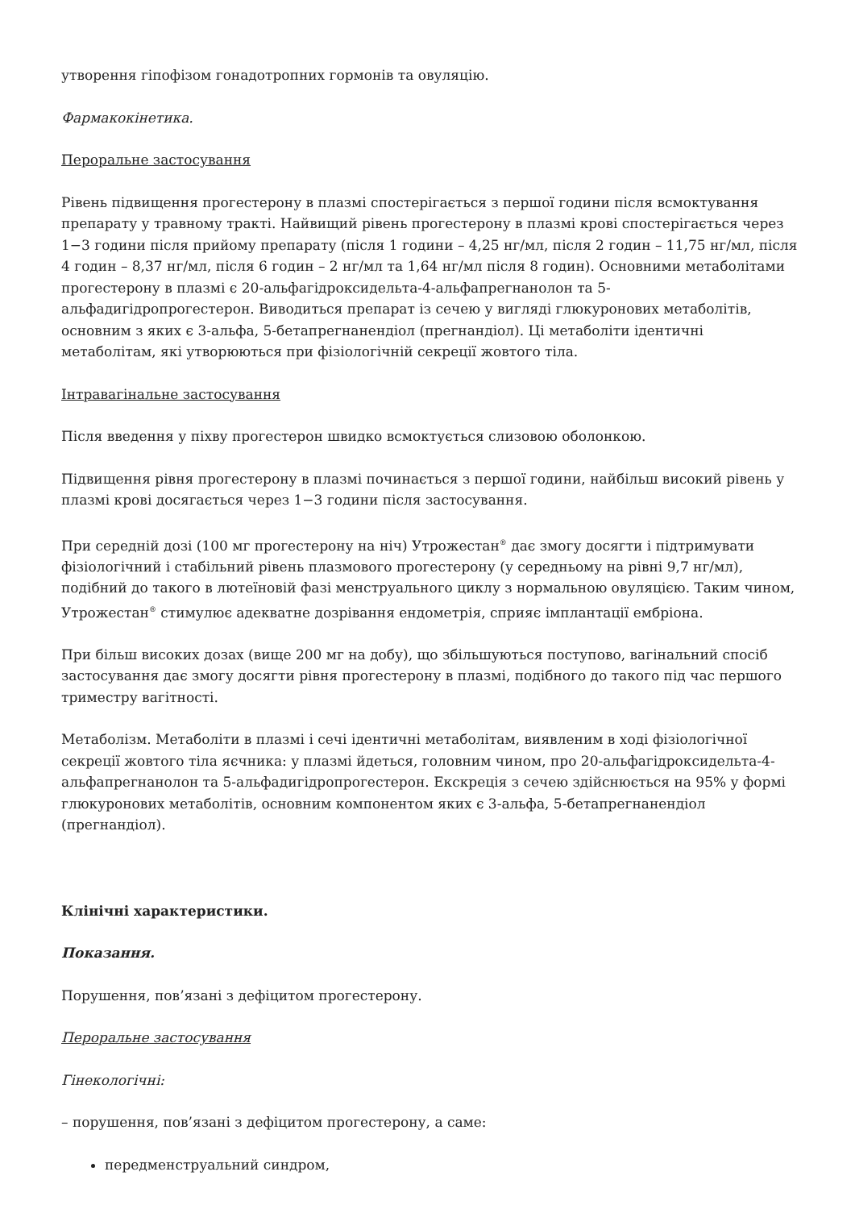утворення гіпофізом гонадотропних гормонів та овуляцію.
Фармакокінетика.
Пероральне застосування
Рівень підвищення прогестерону в плазмі спостерігається з першої години після всмоктування препарату у травному тракті. Найвищий рівень прогестерону в плазмі крові спостерігається через 1−3 години після прийому препарату (після 1 години – 4,25 нг/мл, після 2 годин – 11,75 нг/мл, після 4 годин – 8,37 нг/мл, після 6 годин – 2 нг/мл та 1,64 нг/мл після 8 годин). Основними метаболітами прогестерону в плазмі є 20-альфагідроксидельта-4-альфапрегнанолон та 5-альфадигідропрогестерон. Виводиться препарат із сечею у вигляді глюкуронових метаболітів, основним з яких є 3-альфа, 5-бетапрегнанендіол (прегнандіол). Ці метаболіти ідентичні метаболітам, які утворюються при фізіологічній секреції жовтого тіла.
Інтравагінальне застосування
Після введення у піхву прогестерон швидко всмоктується слизовою оболонкою.
Підвищення рівня прогестерону в плазмі починається з першої години, найбільш високий рівень у плазмі крові досягається через 1−3 години після застосування.
При середній дозі (100 мг прогестерону на ніч) Утрожестан<sup>®</sup> дає змогу досягти і підтримувати фізіологічний і стабільний рівень плазмового прогестерону (у середньому на рівні 9,7 нг/мл), подібний до такого в лютеїновій фазі менструального циклу з нормальною овуляцією. Таким чином, Утрожестан<sup>®</sup> стимулює адекватне дозрівання ендометрія, сприяє імплантації ембріона.
При більш високих дозах (вище 200 мг на добу), що збільшуються поступово, вагінальний спосіб застосування дає змогу досягти рівня прогестерону в плазмі, подібного до такого під час першого триместру вагітності.
Метаболізм. Метаболіти в плазмі і сечі ідентичні метаболітам, виявленим в ході фізіологічної секреції жовтого тіла яєчника: у плазмі йдеться, головним чином, про 20-альфагідроксидельта-4-альфапрегнанолон та 5-альфадигідропрогестерон. Екскреція з сечею здійснюється на 95% у формі глюкуронових метаболітів, основним компонентом яких є 3-альфа, 5-бетапрегнанендіол (прегнандіол).
Клінічні характеристики.
Показання.
Порушення, пов’язані з дефіцитом прогестерону.
Пероральне застосування
Гінекологічні:
– порушення, пов’язані з дефіцитом прогестерону, а саме:
передменструальний синдром,